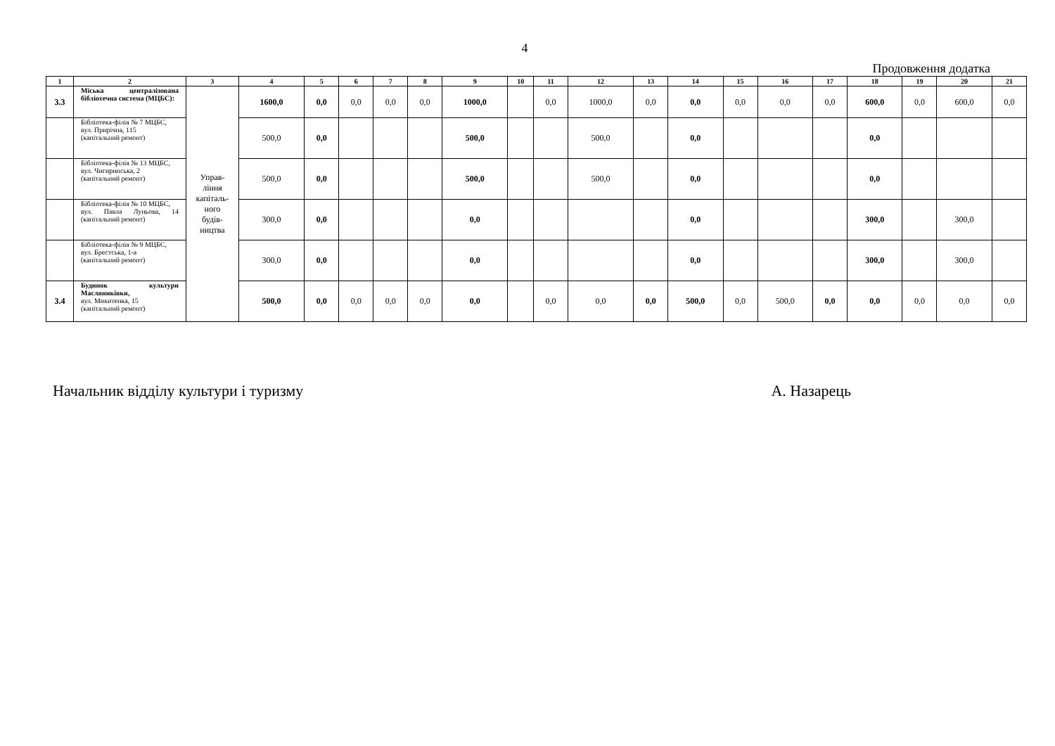4
Продовження додатка
| 1 | 2 | 3 | 4 | 5 | 6 | 7 | 8 | 9 | 10 | 11 | 12 | 13 | 14 | 15 | 16 | 17 | 18 | 19 | 20 | 21 |
| --- | --- | --- | --- | --- | --- | --- | --- | --- | --- | --- | --- | --- | --- | --- | --- | --- | --- | --- | --- | --- |
| 3.3 | Міська централізована бібліотечна система (МЦБС): | Управ- ління капіталь- ного будів- ництва | 1600,0 | 0,0 | 0,0 | 0,0 | 0,0 | 1000,0 | | 0,0 | 1000,0 | 0,0 | 0,0 | 0,0 | 0,0 | 0,0 | 600,0 | 0,0 | 600,0 | 0,0 |
| | Бібліотека-філія № 7 МЦБС, вул. Прирічна, 115 (капітальний ремонт) | | 500,0 | 0,0 | | | | 500,0 | | | 500,0 | | 0,0 | | | | 0,0 | | | |
| | Бібліотека-філія № 13 МЦБС, вул. Чигиринська, 2 (капітальний ремонт) | | 500,0 | 0,0 | | | | 500,0 | | | 500,0 | | 0,0 | | | | 0,0 | | | |
| | Бібліотека-філія № 10 МЦБС, вул. Павла Луньова, 14 (капітальний ремонт) | | 300,0 | 0,0 | | | | 0,0 | | | | | 0,0 | | | | 300,0 | | 300,0 | |
| | Бібліотека-філія № 9 МЦБС, вул. Брестська, 1-а (капітальний ремонт) | | 300,0 | 0,0 | | | | 0,0 | | | | | 0,0 | | | | 300,0 | | 300,0 | |
| 3.4 | Будинок культури Масляниківки, вул. Микитенка, 15 (капітальний ремонт) | | 500,0 | 0,0 | 0,0 | 0,0 | 0,0 | 0,0 | | 0,0 | 0,0 | 0,0 | 500,0 | 0,0 | 500,0 | 0,0 | 0,0 | 0,0 | 0,0 | 0,0 |
Начальник відділу культури і туризму А. Назарець